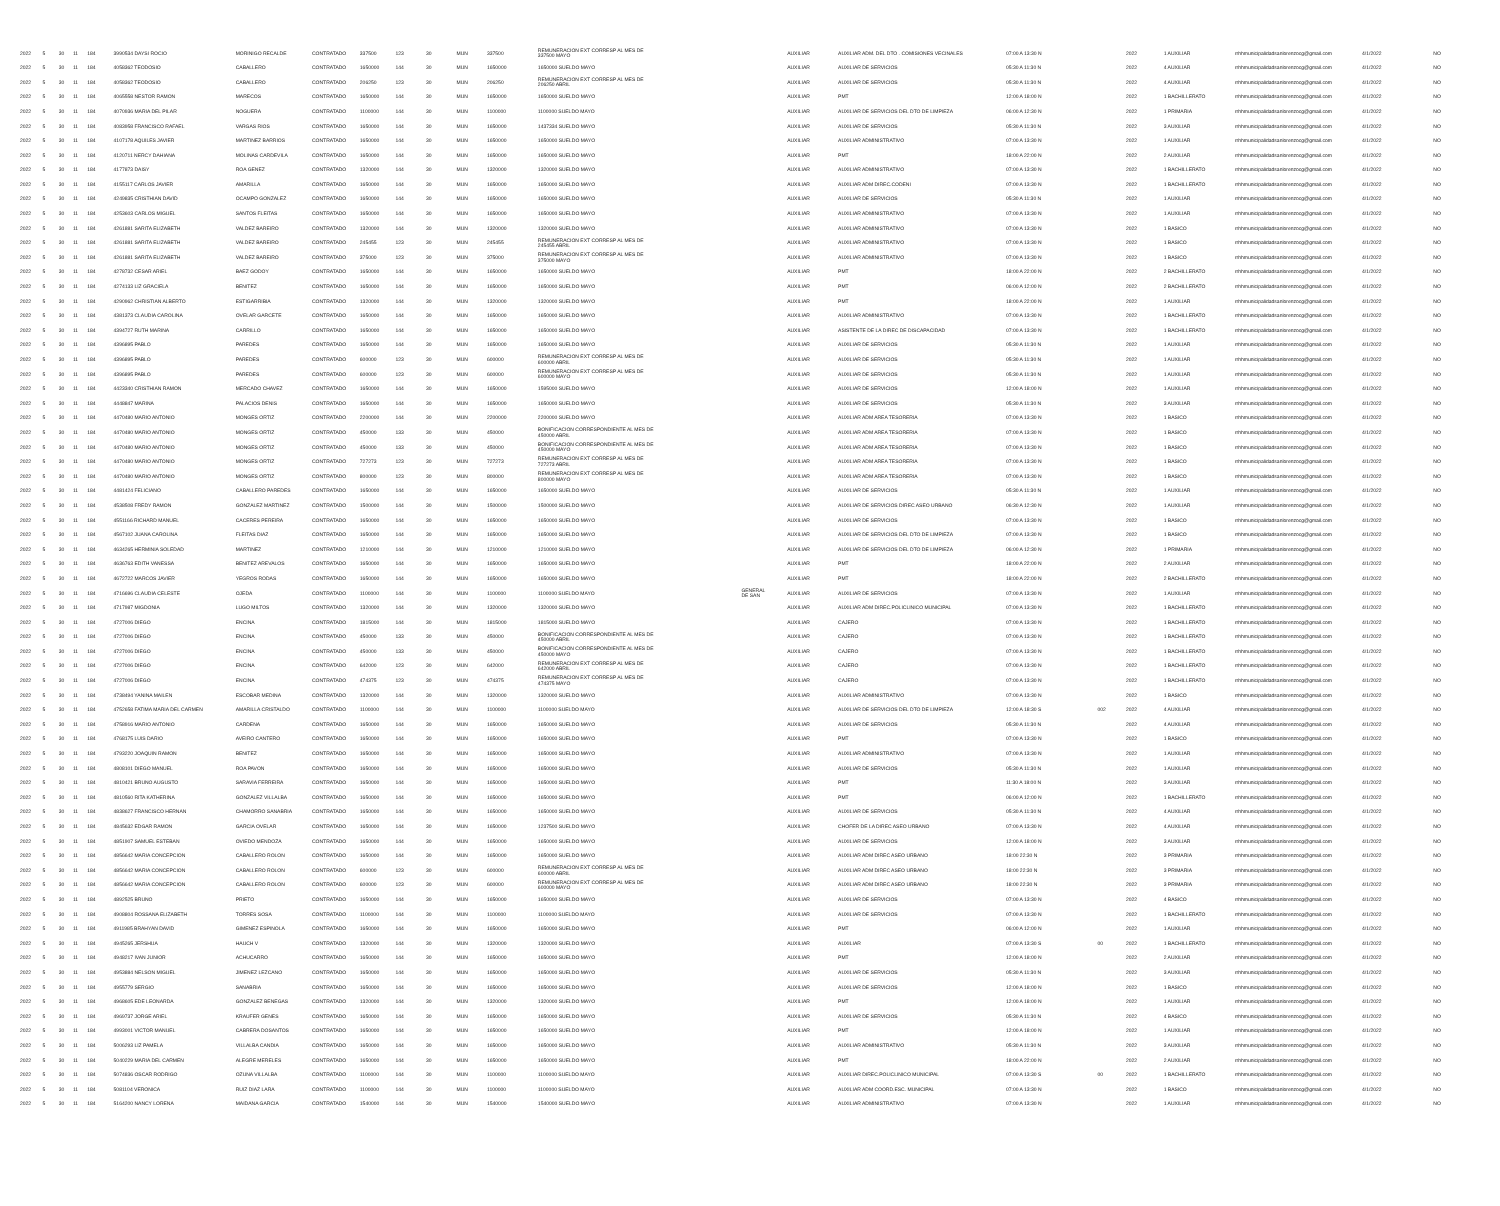| 2022 | 5 | 30 | 11 | 184 | 3990534 DAYSI ROCIO | MORINIGO RECALDE | CONTRATADO | 337500 | 123 | 30 | MUN | 337500 | REMUNERACION EXT CORRESP AL MES DE 337500 MAYO | | AUXILIAR | AUXILIAR ADM. DEL DTO . COMISIONES VECINALES | 07:00 A 13:30 N | | 2022 | 1 AUXILIAR | rrhhmunicipalidadsanlorenzocg@gmail.com | 4/1/2022 | NO |
| 2022 | 5 | 30 | 11 | 184 | 4058362 TEODOSIO | CABALLERO | CONTRATADO | 1650000 | 144 | 30 | MUN | 1650000 | 1650000 SUELDO MAYO | | AUXILIAR | AUXILIAR DE SERVICIOS | 05:30 A 11:30 N | | 2022 | 4 AUXILIAR | rrhhmunicipalidadsanlorenzocg@gmail.com | 4/1/2022 | NO |
| 2022 | 5 | 30 | 11 | 184 | 4058362 TEODOSIO | CABALLERO | CONTRATADO | 206250 | 123 | 30 | MUN | 206250 | REMUNERACION EXT CORRESP AL MES DE 206250 ABRIL | | AUXILIAR | AUXILIAR DE SERVICIOS | 05:30 A 11:30 N | | 2022 | 4 AUXILIAR | rrhhmunicipalidadsanlorenzocg@gmail.com | 4/1/2022 | NO |
| 2022 | 5 | 30 | 11 | 184 | 4065558 NESTOR RAMON | MARECOS | CONTRATADO | 1650000 | 144 | 30 | MUN | 1650000 | 1650000 SUELDO MAYO | | AUXILIAR | PMT | 12:00 A 18:00 N | | 2022 | 1 BACHILLERATO | rrhhmunicipalidadsanlorenzocg@gmail.com | 4/1/2022 | NO |
| 2022 | 5 | 30 | 11 | 184 | 4070936 MARIA DEL PILAR | NOGUERA | CONTRATADO | 1100000 | 144 | 30 | MUN | 1100000 | 1100000 SUELDO MAYO | | AUXILIAR | AUXILIAR DE SERVICIOS DEL DTO DE LIMPIEZA | 06:00 A 12:30 N | | 2022 | 1 PRIMARIA | rrhhmunicipalidadsanlorenzocg@gmail.com | 4/1/2022 | NO |
| 2022 | 5 | 30 | 11 | 184 | 4083958 FRANCISCO RAFAEL | VARGAS RIOS | CONTRATADO | 1650000 | 144 | 30 | MUN | 1650000 | 1437334 SUELDO MAYO | | AUXILIAR | AUXILIAR DE SERVICIOS | 05:30 A 11:30 N | | 2022 | 3 AUXILIAR | rrhhmunicipalidadsanlorenzocg@gmail.com | 4/1/2022 | NO |
| 2022 | 5 | 30 | 11 | 184 | 4107178 AQUILES JAVIER | MARTINEZ BARRIOS | CONTRATADO | 1650000 | 144 | 30 | MUN | 1650000 | 1650000 SUELDO MAYO | | AUXILIAR | AUXILIAR ADMINISTRATIVO | 07:00 A 13:30 N | | 2022 | 1 AUXILIAR | rrhhmunicipalidadsanlorenzocg@gmail.com | 4/1/2022 | NO |
| 2022 | 5 | 30 | 11 | 184 | 4120711 NERCY DAHIANA | MOLINAS CARDEVILA | CONTRATADO | 1650000 | 144 | 30 | MUN | 1650000 | 1650000 SUELDO MAYO | | AUXILIAR | PMT | 18:00 A 22:00 N | | 2022 | 2 AUXILIAR | rrhhmunicipalidadsanlorenzocg@gmail.com | 4/1/2022 | NO |
| 2022 | 5 | 30 | 11 | 184 | 4177873 DAISY | ROA GENEZ | CONTRATADO | 1320000 | 144 | 30 | MUN | 1320000 | 1320000 SUELDO MAYO | | AUXILIAR | AUXILIAR ADMINISTRATIVO | 07:00 A 13:30 N | | 2022 | 1 BACHILLERATO | rrhhmunicipalidadsanlorenzocg@gmail.com | 4/1/2022 | NO |
| 2022 | 5 | 30 | 11 | 184 | 4155117 CARLOS JAVIER | AMARILLA | CONTRATADO | 1650000 | 144 | 30 | MUN | 1650000 | 1650000 SUELDO MAYO | | AUXILIAR | AUXILIAR ADM DIREC.CODENI | 07:00 A 13:30 N | | 2022 | 1 BACHILLERATO | rrhhmunicipalidadsanlorenzocg@gmail.com | 4/1/2022 | NO |
| 2022 | 5 | 30 | 11 | 184 | 4249835 CRISTHIAN DAVID | OCAMPO GONZALEZ | CONTRATADO | 1650000 | 144 | 30 | MUN | 1650000 | 1650000 SUELDO MAYO | | AUXILIAR | AUXILIAR DE SERVICIOS | 05:30 A 11:30 N | | 2022 | 1 AUXILIAR | rrhhmunicipalidadsanlorenzocg@gmail.com | 4/1/2022 | NO |
| 2022 | 5 | 30 | 11 | 184 | 4253603 CARLOS MIGUEL | SANTOS FLEITAS | CONTRATADO | 1650000 | 144 | 30 | MUN | 1650000 | 1650000 SUELDO MAYO | | AUXILIAR | AUXILIAR ADMINISTRATIVO | 07:00 A 13:30 N | | 2022 | 1 AUXILIAR | rrhhmunicipalidadsanlorenzocg@gmail.com | 4/1/2022 | NO |
| 2022 | 5 | 30 | 11 | 184 | 4261881 SARITA ELIZABETH | VALDEZ BAREIRO | CONTRATADO | 1320000 | 144 | 30 | MUN | 1320000 | 1320000 SUELDO MAYO | | AUXILIAR | AUXILIAR ADMINISTRATIVO | 07:00 A 13:30 N | | 2022 | 1 BASICO | rrhhmunicipalidadsanlorenzocg@gmail.com | 4/1/2022 | NO |
| 2022 | 5 | 30 | 11 | 184 | 4261881 SARITA ELIZABETH | VALDEZ BAREIRO | CONTRATADO | 245455 | 123 | 30 | MUN | 245455 | REMUNERACION EXT CORRESP AL MES DE 245455 ABRIL | | AUXILIAR | AUXILIAR ADMINISTRATIVO | 07:00 A 13:30 N | | 2022 | 1 BASICO | rrhhmunicipalidadsanlorenzocg@gmail.com | 4/1/2022 | NO |
| 2022 | 5 | 30 | 11 | 184 | 4261881 SARITA ELIZABETH | VALDEZ BAREIRO | CONTRATADO | 375000 | 123 | 30 | MUN | 375000 | REMUNERACION EXT CORRESP AL MES DE 375000 MAYO | | AUXILIAR | AUXILIAR ADMINISTRATIVO | 07:00 A 13:30 N | | 2022 | 1 BASICO | rrhhmunicipalidadsanlorenzocg@gmail.com | 4/1/2022 | NO |
| 2022 | 5 | 30 | 11 | 184 | 4278732 CESAR ARIEL | BAEZ GODOY | CONTRATADO | 1650000 | 144 | 30 | MUN | 1650000 | 1650000 SUELDO MAYO | | AUXILIAR | PMT | 18:00 A 22:00 N | | 2022 | 2 BACHILLERATO | rrhhmunicipalidadsanlorenzocg@gmail.com | 4/1/2022 | NO |
| 2022 | 5 | 30 | 11 | 184 | 4274133 LIZ GRACIELA | BENITEZ | CONTRATADO | 1650000 | 144 | 30 | MUN | 1650000 | 1650000 SUELDO MAYO | | AUXILIAR | PMT | 06:00 A 12:00 N | | 2022 | 2 BACHILLERATO | rrhhmunicipalidadsanlorenzocg@gmail.com | 4/1/2022 | NO |
| 2022 | 5 | 30 | 11 | 184 | 4290962 CHRISTIAN ALBERTO | ESTIGARRIBIA | CONTRATADO | 1320000 | 144 | 30 | MUN | 1320000 | 1320000 SUELDO MAYO | | AUXILIAR | PMT | 18:00 A 22:00 N | | 2022 | 1 AUXILIAR | rrhhmunicipalidadsanlorenzocg@gmail.com | 4/1/2022 | NO |
| 2022 | 5 | 30 | 11 | 184 | 4381373 CLAUDIA CAROLINA | OVELAR GARCETE | CONTRATADO | 1650000 | 144 | 30 | MUN | 1650000 | 1650000 SUELDO MAYO | | AUXILIAR | AUXILIAR ADMINISTRATIVO | 07:00 A 13:30 N | | 2022 | 1 BACHILLERATO | rrhhmunicipalidadsanlorenzocg@gmail.com | 4/1/2022 | NO |
| 2022 | 5 | 30 | 11 | 184 | 4394727 RUTH MARINA | CARRILLO | CONTRATADO | 1650000 | 144 | 30 | MUN | 1650000 | 1650000 SUELDO MAYO | | AUXILIAR | ASISTENTE DE LA DIREC DE DISCAPACIDAD | 07:00 A 13:30 N | | 2022 | 1 BACHILLERATO | rrhhmunicipalidadsanlorenzocg@gmail.com | 4/1/2022 | NO |
| 2022 | 5 | 30 | 11 | 184 | 4396895 PABLO | PAREDES | CONTRATADO | 1650000 | 144 | 30 | MUN | 1650000 | 1650000 SUELDO MAYO | | AUXILIAR | AUXILIAR DE SERVICIOS | 05:30 A 11:30 N | | 2022 | 1 AUXILIAR | rrhhmunicipalidadsanlorenzocg@gmail.com | 4/1/2022 | NO |
| 2022 | 5 | 30 | 11 | 184 | 4396895 PABLO | PAREDES | CONTRATADO | 600000 | 123 | 30 | MUN | 600000 | REMUNERACION EXT CORRESP AL MES DE 600000 ABRIL | | AUXILIAR | AUXILIAR DE SERVICIOS | 05:30 A 11:30 N | | 2022 | 1 AUXILIAR | rrhhmunicipalidadsanlorenzocg@gmail.com | 4/1/2022 | NO |
| 2022 | 5 | 30 | 11 | 184 | 4396895 PABLO | PAREDES | CONTRATADO | 600000 | 123 | 30 | MUN | 600000 | REMUNERACION EXT CORRESP AL MES DE 600000 MAYO | | AUXILIAR | AUXILIAR DE SERVICIOS | 05:30 A 11:30 N | | 2022 | 1 AUXILIAR | rrhhmunicipalidadsanlorenzocg@gmail.com | 4/1/2022 | NO |
| 2022 | 5 | 30 | 11 | 184 | 4423340 CRISTHIAN RAMON | MERCADO CHAVEZ | CONTRATADO | 1650000 | 144 | 30 | MUN | 1650000 | 1595000 SUELDO MAYO | | AUXILIAR | AUXILIAR DE SERVICIOS | 12:00 A 18:00 N | | 2022 | 1 AUXILIAR | rrhhmunicipalidadsanlorenzocg@gmail.com | 4/1/2022 | NO |
| 2022 | 5 | 30 | 11 | 184 | 4448847 MARINA | PALACIOS DENIS | CONTRATADO | 1650000 | 144 | 30 | MUN | 1650000 | 1650000 SUELDO MAYO | | AUXILIAR | AUXILIAR DE SERVICIOS | 05:30 A 11:30 N | | 2022 | 3 AUXILIAR | rrhhmunicipalidadsanlorenzocg@gmail.com | 4/1/2022 | NO |
| 2022 | 5 | 30 | 11 | 184 | 4470480 MARIO ANTONIO | MONGES ORTIZ | CONTRATADO | 2200000 | 144 | 30 | MUN | 2200000 | 2200000 SUELDO MAYO | | AUXILIAR | AUXILIAR ADM AREA TESORERIA | 07:00 A 13:30 N | | 2022 | 1 BASICO | rrhhmunicipalidadsanlorenzocg@gmail.com | 4/1/2022 | NO |
| 2022 | 5 | 30 | 11 | 184 | 4470480 MARIO ANTONIO | MONGES ORTIZ | CONTRATADO | 450000 | 133 | 30 | MUN | 450000 | BONIFICACION CORRESPONDIENTE AL MES DE 450000 ABRIL | | AUXILIAR | AUXILIAR ADM AREA TESORERIA | 07:00 A 13:30 N | | 2022 | 1 BASICO | rrhhmunicipalidadsanlorenzocg@gmail.com | 4/1/2022 | NO |
| 2022 | 5 | 30 | 11 | 184 | 4470480 MARIO ANTONIO | MONGES ORTIZ | CONTRATADO | 450000 | 133 | 30 | MUN | 450000 | BONIFICACION CORRESPONDIENTE AL MES DE 450000 MAYO | | AUXILIAR | AUXILIAR ADM AREA TESORERIA | 07:00 A 13:30 N | | 2022 | 1 BASICO | rrhhmunicipalidadsanlorenzocg@gmail.com | 4/1/2022 | NO |
| 2022 | 5 | 30 | 11 | 184 | 4470480 MARIO ANTONIO | MONGES ORTIZ | CONTRATADO | 727273 | 123 | 30 | MUN | 727273 | REMUNERACION EXT CORRESP AL MES DE 727273 ABRIL | | AUXILIAR | AUXILIAR ADM AREA TESORERIA | 07:00 A 13:30 N | | 2022 | 1 BASICO | rrhhmunicipalidadsanlorenzocg@gmail.com | 4/1/2022 | NO |
| 2022 | 5 | 30 | 11 | 184 | 4470480 MARIO ANTONIO | MONGES ORTIZ | CONTRATADO | 800000 | 123 | 30 | MUN | 800000 | REMUNERACION EXT CORRESP AL MES DE 800000 MAYO | | AUXILIAR | AUXILIAR ADM AREA TESORERIA | 07:00 A 13:30 N | | 2022 | 1 BASICO | rrhhmunicipalidadsanlorenzocg@gmail.com | 4/1/2022 | NO |
| 2022 | 5 | 30 | 11 | 184 | 4481424 FELICIANO | CABALLERO PAREDES | CONTRATADO | 1650000 | 144 | 30 | MUN | 1650000 | 1650000 SUELDO MAYO | | AUXILIAR | AUXILIAR DE SERVICIOS | 05:30 A 11:30 N | | 2022 | 1 AUXILIAR | rrhhmunicipalidadsanlorenzocg@gmail.com | 4/1/2022 | NO |
| 2022 | 5 | 30 | 11 | 184 | 4538508 FREDY RAMON | GONZALEZ MARTINEZ | CONTRATADO | 1500000 | 144 | 30 | MUN | 1500000 | 1500000 SUELDO MAYO | | AUXILIAR | AUXILIAR DE SERVICIOS DIREC ASEO URBANO | 06:30 A 12:30 N | | 2022 | 1 AUXILIAR | rrhhmunicipalidadsanlorenzocg@gmail.com | 4/1/2022 | NO |
| 2022 | 5 | 30 | 11 | 184 | 4551166 RICHARD MANUEL | CACERES PEREIRA | CONTRATADO | 1650000 | 144 | 30 | MUN | 1650000 | 1650000 SUELDO MAYO | | AUXILIAR | AUXILIAR DE SERVICIOS | 07:00 A 13:30 N | | 2022 | 1 BASICO | rrhhmunicipalidadsanlorenzocg@gmail.com | 4/1/2022 | NO |
| 2022 | 5 | 30 | 11 | 184 | 4567102 JUANA CAROLINA | FLEITAS DIAZ | CONTRATADO | 1650000 | 144 | 30 | MUN | 1650000 | 1650000 SUELDO MAYO | | AUXILIAR | AUXILIAR DE SERVICIOS DEL DTO DE LIMPIEZA | 07:00 A 13:30 N | | 2022 | 1 BASICO | rrhhmunicipalidadsanlorenzocg@gmail.com | 4/1/2022 | NO |
| 2022 | 5 | 30 | 11 | 184 | 4634265 HERMINIA SOLEDAD | MARTINEZ | CONTRATADO | 1210000 | 144 | 30 | MUN | 1210000 | 1210000 SUELDO MAYO | | AUXILIAR | AUXILIAR DE SERVICIOS DEL DTO DE LIMPIEZA | 06:00 A 12:30 N | | 2022 | 1 PRIMARIA | rrhhmunicipalidadsanlorenzocg@gmail.com | 4/1/2022 | NO |
| 2022 | 5 | 30 | 11 | 184 | 4636763 EDITH VANESSA | BENITEZ AREVALOS | CONTRATADO | 1650000 | 144 | 30 | MUN | 1650000 | 1650000 SUELDO MAYO | | AUXILIAR | PMT | 18:00 A 22:00 N | | 2022 | 2 AUXILIAR | rrhhmunicipalidadsanlorenzocg@gmail.com | 4/1/2022 | NO |
| 2022 | 5 | 30 | 11 | 184 | 4672722 MARCOS JAVIER | YEGROS RODAS | CONTRATADO | 1650000 | 144 | 30 | MUN | 1650000 | 1650000 SUELDO MAYO | | AUXILIAR | PMT | 18:00 A 22:00 N | | 2022 | 2 BACHILLERATO | rrhhmunicipalidadsanlorenzocg@gmail.com | 4/1/2022 | NO |
| 2022 | 5 | 30 | 11 | 184 | 4716696 CLAUDIA CELESTE | OJEDA | CONTRATADO | 1100000 | 144 | 30 | MUN | 1100000 | 1100000 SUELDO MAYO | GENERAL DE SAN | AUXILIAR | AUXILIAR DE SERVICIOS | 07:00 A 13:30 N | | 2022 | 1 AUXILIAR | rrhhmunicipalidadsanlorenzocg@gmail.com | 4/1/2022 | NO |
| 2022 | 5 | 30 | 11 | 184 | 4717987 MIGDONIA | LUGO MILTOS | CONTRATADO | 1320000 | 144 | 30 | MUN | 1320000 | 1320000 SUELDO MAYO | | AUXILIAR | AUXILIAR ADM DIREC.POLICLINICO MUNICIPAL | 07:00 A 13:30 N | | 2022 | 1 BACHILLERATO | rrhhmunicipalidadsanlorenzocg@gmail.com | 4/1/2022 | NO |
| 2022 | 5 | 30 | 11 | 184 | 4727006 DIEGO | ENCINA | CONTRATADO | 1815000 | 144 | 30 | MUN | 1815000 | 1815000 SUELDO MAYO | | AUXILIAR | CAJERO | 07:00 A 13:30 N | | 2022 | 1 BACHILLERATO | rrhhmunicipalidadsanlorenzocg@gmail.com | 4/1/2022 | NO |
| 2022 | 5 | 30 | 11 | 184 | 4727006 DIEGO | ENCINA | CONTRATADO | 450000 | 133 | 30 | MUN | 450000 | BONIFICACION CORRESPONDIENTE AL MES DE 450000 ABRIL | | AUXILIAR | CAJERO | 07:00 A 13:30 N | | 2022 | 1 BACHILLERATO | rrhhmunicipalidadsanlorenzocg@gmail.com | 4/1/2022 | NO |
| 2022 | 5 | 30 | 11 | 184 | 4727006 DIEGO | ENCINA | CONTRATADO | 450000 | 133 | 30 | MUN | 450000 | BONIFICACION CORRESPONDIENTE AL MES DE 450000 MAYO | | AUXILIAR | CAJERO | 07:00 A 13:30 N | | 2022 | 1 BACHILLERATO | rrhhmunicipalidadsanlorenzocg@gmail.com | 4/1/2022 | NO |
| 2022 | 5 | 30 | 11 | 184 | 4727006 DIEGO | ENCINA | CONTRATADO | 642000 | 123 | 30 | MUN | 642000 | REMUNERACION EXT CORRESP AL MES DE 642000 ABRIL | | AUXILIAR | CAJERO | 07:00 A 13:30 N | | 2022 | 1 BACHILLERATO | rrhhmunicipalidadsanlorenzocg@gmail.com | 4/1/2022 | NO |
| 2022 | 5 | 30 | 11 | 184 | 4727006 DIEGO | ENCINA | CONTRATADO | 474375 | 123 | 30 | MUN | 474375 | REMUNERACION EXT CORRESP AL MES DE 474375 MAYO | | AUXILIAR | CAJERO | 07:00 A 13:30 N | | 2022 | 1 BACHILLERATO | rrhhmunicipalidadsanlorenzocg@gmail.com | 4/1/2022 | NO |
| 2022 | 5 | 30 | 11 | 184 | 4738494 YANINA MAILEN | ESCOBAR MEDINA | CONTRATADO | 1320000 | 144 | 30 | MUN | 1320000 | 1320000 SUELDO MAYO | | AUXILIAR | AUXILIAR ADMINISTRATIVO | 07:00 A 13:30 N | | 2022 | 1 BASICO | rrhhmunicipalidadsanlorenzocg@gmail.com | 4/1/2022 | NO |
| 2022 | 5 | 30 | 11 | 184 | 4752658 FATIMA MARIA DEL CARMEN | AMARILLA CRISTALDO | CONTRATADO | 1100000 | 144 | 30 | MUN | 1100000 | 1100000 SUELDO MAYO | | AUXILIAR | AUXILIAR DE SERVICIOS DEL DTO DE LIMPIEZA | 12:00 A 18:30 S | 002 | 2022 | 4 AUXILIAR | rrhhmunicipalidadsanlorenzocg@gmail.com | 4/1/2022 | NO |
| 2022 | 5 | 30 | 11 | 184 | 4758916 MARIO ANTONIO | CARDENA | CONTRATADO | 1650000 | 144 | 30 | MUN | 1650000 | 1650000 SUELDO MAYO | | AUXILIAR | AUXILIAR DE SERVICIOS | 05:30 A 11:30 N | | 2022 | 4 AUXILIAR | rrhhmunicipalidadsanlorenzocg@gmail.com | 4/1/2022 | NO |
| 2022 | 5 | 30 | 11 | 184 | 4768175 LUIS DARIO | AVEIRO CANTERO | CONTRATADO | 1650000 | 144 | 30 | MUN | 1650000 | 1650000 SUELDO MAYO | | AUXILIAR | PMT | 07:00 A 13:30 N | | 2022 | 1 BASICO | rrhhmunicipalidadsanlorenzocg@gmail.com | 4/1/2022 | NO |
| 2022 | 5 | 30 | 11 | 184 | 4793220 JOAQUIN RAMON | BENITEZ | CONTRATADO | 1650000 | 144 | 30 | MUN | 1650000 | 1650000 SUELDO MAYO | | AUXILIAR | AUXILIAR ADMINISTRATIVO | 07:00 A 13:30 N | | 2022 | 1 AUXILIAR | rrhhmunicipalidadsanlorenzocg@gmail.com | 4/1/2022 | NO |
| 2022 | 5 | 30 | 11 | 184 | 4808101 DIEGO MANUEL | ROA PAVON | CONTRATADO | 1650000 | 144 | 30 | MUN | 1650000 | 1650000 SUELDO MAYO | | AUXILIAR | AUXILIAR DE SERVICIOS | 05:30 A 11:30 N | | 2022 | 1 AUXILIAR | rrhhmunicipalidadsanlorenzocg@gmail.com | 4/1/2022 | NO |
| 2022 | 5 | 30 | 11 | 184 | 4810421 BRUNO AUGUSTO | SARAVIA FERREIRA | CONTRATADO | 1650000 | 144 | 30 | MUN | 1650000 | 1650000 SUELDO MAYO | | AUXILIAR | PMT | 11:30 A 18:00 N | | 2022 | 3 AUXILIAR | rrhhmunicipalidadsanlorenzocg@gmail.com | 4/1/2022 | NO |
| 2022 | 5 | 30 | 11 | 184 | 4810560 RITA KATHERINA | GONZALEZ VILLALBA | CONTRATADO | 1650000 | 144 | 30 | MUN | 1650000 | 1650000 SUELDO MAYO | | AUXILIAR | PMT | 06:00 A 12:00 N | | 2022 | 1 BACHILLERATO | rrhhmunicipalidadsanlorenzocg@gmail.com | 4/1/2022 | NO |
| 2022 | 5 | 30 | 11 | 184 | 4838627 FRANCISCO HERNAN | CHAMORRO SANABRIA | CONTRATADO | 1650000 | 144 | 30 | MUN | 1650000 | 1650000 SUELDO MAYO | | AUXILIAR | AUXILIAR DE SERVICIOS | 05:30 A 11:30 N | | 2022 | 4 AUXILIAR | rrhhmunicipalidadsanlorenzocg@gmail.com | 4/1/2022 | NO |
| 2022 | 5 | 30 | 11 | 184 | 4845632 EDGAR RAMON | GARCIA OVELAR | CONTRATADO | 1650000 | 144 | 30 | MUN | 1650000 | 1237500 SUELDO MAYO | | AUXILIAR | CHOFER DE LA DIREC ASEO URBANO | 07:00 A 13:30 N | | 2022 | 4 AUXILIAR | rrhhmunicipalidadsanlorenzocg@gmail.com | 4/1/2022 | NO |
| 2022 | 5 | 30 | 11 | 184 | 4851907 SAMUEL ESTEBAN | OVIEDO MENDOZA | CONTRATADO | 1650000 | 144 | 30 | MUN | 1650000 | 1650000 SUELDO MAYO | | AUXILIAR | AUXILIAR DE SERVICIOS | 12:00 A 18:00 N | | 2022 | 3 AUXILIAR | rrhhmunicipalidadsanlorenzocg@gmail.com | 4/1/2022 | NO |
| 2022 | 5 | 30 | 11 | 184 | 4856642 MARIA CONCEPCION | CABALLERO ROLON | CONTRATADO | 1650000 | 144 | 30 | MUN | 1650000 | 1650000 SUELDO MAYO | | AUXILIAR | AUXILIAR ADM DIREC ASEO URBANO | 18:00 22:30 N | | 2022 | 3 PRIMARIA | rrhhmunicipalidadsanlorenzocg@gmail.com | 4/1/2022 | NO |
| 2022 | 5 | 30 | 11 | 184 | 4856642 MARIA CONCEPCION | CABALLERO ROLON | CONTRATADO | 600000 | 123 | 30 | MUN | 600000 | REMUNERACION EXT CORRESP AL MES DE 600000 ABRIL | | AUXILIAR | AUXILIAR ADM DIREC ASEO URBANO | 18:00 22:30 N | | 2022 | 3 PRIMARIA | rrhhmunicipalidadsanlorenzocg@gmail.com | 4/1/2022 | NO |
| 2022 | 5 | 30 | 11 | 184 | 4856642 MARIA CONCEPCION | CABALLERO ROLON | CONTRATADO | 600000 | 123 | 30 | MUN | 600000 | REMUNERACION EXT CORRESP AL MES DE 600000 MAYO | | AUXILIAR | AUXILIAR ADM DIREC ASEO URBANO | 18:00 22:30 N | | 2022 | 3 PRIMARIA | rrhhmunicipalidadsanlorenzocg@gmail.com | 4/1/2022 | NO |
| 2022 | 5 | 30 | 11 | 184 | 4892525 BRUNO | PRIETO | CONTRATADO | 1650000 | 144 | 30 | MUN | 1650000 | 1650000 SUELDO MAYO | | AUXILIAR | AUXILIAR DE SERVICIOS | 07:00 A 13:30 N | | 2022 | 4 BASICO | rrhhmunicipalidadsanlorenzocg@gmail.com | 4/1/2022 | NO |
| 2022 | 5 | 30 | 11 | 184 | 4908804 ROSSANA ELIZABETH | TORRES SOSA | CONTRATADO | 1100000 | 144 | 30 | MUN | 1100000 | 1100000 SUELDO MAYO | | AUXILIAR | AUXILIAR DE SERVICIOS | 07:00 A 13:30 N | | 2022 | 1 BACHILLERATO | rrhhmunicipalidadsanlorenzocg@gmail.com | 4/1/2022 | NO |
| 2022 | 5 | 30 | 11 | 184 | 4911985 BRAHYAN DAVID | GIMENEZ ESPINOLA | CONTRATADO | 1650000 | 144 | 30 | MUN | 1650000 | 1650000 SUELDO MAYO | | AUXILIAR | PMT | 06:00 A 12:00 N | | 2022 | 1 AUXILIAR | rrhhmunicipalidadsanlorenzocg@gmail.com | 4/1/2022 | NO |
| 2022 | 5 | 30 | 11 | 184 | 4945265 JERSHUA | HAUCH V | CONTRATADO | 1320000 | 144 | 30 | MUN | 1320000 | 1320000 SUELDO MAYO | | AUXILIAR | AUXILIAR | 07:00 A 13:30 S | 00 | 2022 | 1 BACHILLERATO | rrhhmunicipalidadsanlorenzocg@gmail.com | 4/1/2022 | NO |
| 2022 | 5 | 30 | 11 | 184 | 4948217 IVAN JUNIOR | ACHUCARRO | CONTRATADO | 1650000 | 144 | 30 | MUN | 1650000 | 1650000 SUELDO MAYO | | AUXILIAR | PMT | 12:00 A 18:00 N | | 2022 | 2 AUXILIAR | rrhhmunicipalidadsanlorenzocg@gmail.com | 4/1/2022 | NO |
| 2022 | 5 | 30 | 11 | 184 | 4953884 NELSON MIGUEL | JIMENEZ LEZCANO | CONTRATADO | 1650000 | 144 | 30 | MUN | 1650000 | 1650000 SUELDO MAYO | | AUXILIAR | AUXILIAR DE SERVICIOS | 05:30 A 11:30 N | | 2022 | 3 AUXILIAR | rrhhmunicipalidadsanlorenzocg@gmail.com | 4/1/2022 | NO |
| 2022 | 5 | 30 | 11 | 184 | 4955779 SERGIO | SANABRIA | CONTRATADO | 1650000 | 144 | 30 | MUN | 1650000 | 1650000 SUELDO MAYO | | AUXILIAR | AUXILIAR DE SERVICIOS | 12:00 A 18:00 N | | 2022 | 1 BASICO | rrhhmunicipalidadsanlorenzocg@gmail.com | 4/1/2022 | NO |
| 2022 | 5 | 30 | 11 | 184 | 4968605 EDE LEONARDA | GONZALEZ BENEGAS | CONTRATADO | 1320000 | 144 | 30 | MUN | 1320000 | 1320000 SUELDO MAYO | | AUXILIAR | PMT | 12:00 A 18:00 N | | 2022 | 1 AUXILIAR | rrhhmunicipalidadsanlorenzocg@gmail.com | 4/1/2022 | NO |
| 2022 | 5 | 30 | 11 | 184 | 4969737 JORGE ARIEL | KRAUFER GENES | CONTRATADO | 1650000 | 144 | 30 | MUN | 1650000 | 1650000 SUELDO MAYO | | AUXILIAR | AUXILIAR DE SERVICIOS | 05:30 A 11:30 N | | 2022 | 4 BASICO | rrhhmunicipalidadsanlorenzocg@gmail.com | 4/1/2022 | NO |
| 2022 | 5 | 30 | 11 | 184 | 4993001 VICTOR MANUEL | CABRERA DOSANTOS | CONTRATADO | 1650000 | 144 | 30 | MUN | 1650000 | 1650000 SUELDO MAYO | | AUXILIAR | PMT | 12:00 A 18:00 N | | 2022 | 1 AUXILIAR | rrhhmunicipalidadsanlorenzocg@gmail.com | 4/1/2022 | NO |
| 2022 | 5 | 30 | 11 | 184 | 5006293 LIZ PAMELA | VILLALBA CANDIA | CONTRATADO | 1650000 | 144 | 30 | MUN | 1650000 | 1650000 SUELDO MAYO | | AUXILIAR | AUXILIAR ADMINISTRATIVO | 05:30 A 11:30 N | | 2022 | 3 AUXILIAR | rrhhmunicipalidadsanlorenzocg@gmail.com | 4/1/2022 | NO |
| 2022 | 5 | 30 | 11 | 184 | 5040229 MARIA DEL CARMEN | ALEGRE MERELES | CONTRATADO | 1650000 | 144 | 30 | MUN | 1650000 | 1650000 SUELDO MAYO | | AUXILIAR | PMT | 18:00 A 22:00 N | | 2022 | 2 AUXILIAR | rrhhmunicipalidadsanlorenzocg@gmail.com | 4/1/2022 | NO |
| 2022 | 5 | 30 | 11 | 184 | 5074836 OSCAR RODRIGO | OZUNA VILLALBA | CONTRATADO | 1100000 | 144 | 30 | MUN | 1100000 | 1100000 SUELDO MAYO | | AUXILIAR | AUXILIAR DIREC.POLICLINICO MUNICIPAL | 07:00 A 13:30 S | 00 | 2022 | 1 BACHILLERATO | rrhhmunicipalidadsanlorenzocg@gmail.com | 4/1/2022 | NO |
| 2022 | 5 | 30 | 11 | 184 | 5081104 VERONICA | RUIZ DIAZ LARA | CONTRATADO | 1100000 | 144 | 30 | MUN | 1100000 | 1100000 SUELDO MAYO | | AUXILIAR | AUXILIAR ADM COORD.ESC. MUNICIPAL | 07:00 A 13:30 N | | 2022 | 1 BASICO | rrhhmunicipalidadsanlorenzocg@gmail.com | 4/1/2022 | NO |
| 2022 | 5 | 30 | 11 | 184 | 5164200 NANCY LORENA | MAIDANA GARCIA | CONTRATADO | 1540000 | 144 | 30 | MUN | 1540000 | 1540000 SUELDO MAYO | | AUXILIAR | AUXILIAR ADMINISTRATIVO | 07:00 A 13:30 N | | 2022 | 1 AUXILIAR | rrhhmunicipalidadsanlorenzocg@gmail.com | 4/1/2022 | NO |